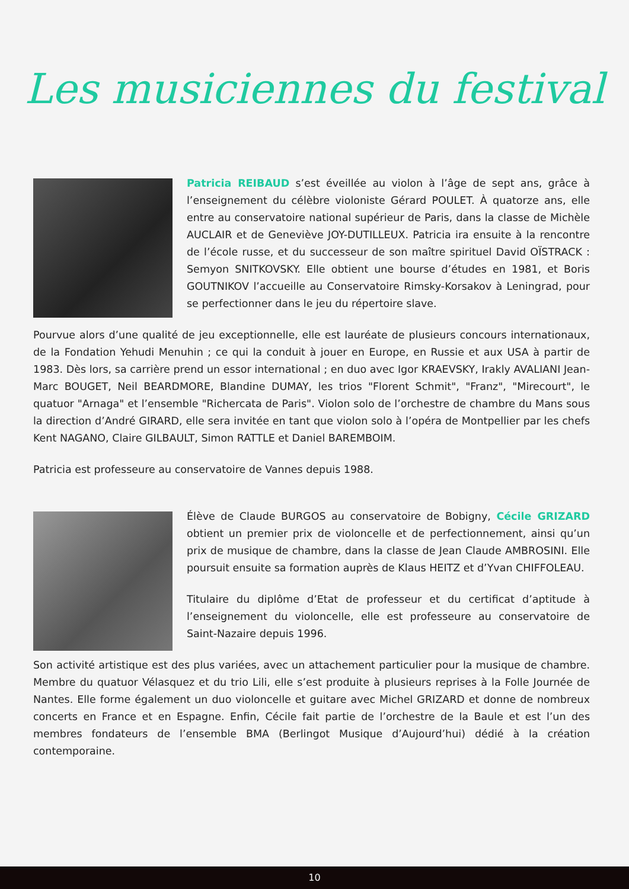Les musiciennes du festival
Patricia REIBAUD s’est éveillée au violon à l’âge de sept ans, grâce à l’enseignement du célèbre violoniste Gérard POULET. À quatorze ans, elle entre au conservatoire national supérieur de Paris, dans la classe de Michèle AUCLAIR et de Geneviève JOY-DUTILLEUX. Patricia ira ensuite à la rencontre de l’école russe, et du successeur de son maître spirituel David OÏSTRACK : Semyon SNITKOVSKY. Elle obtient une bourse d’études en 1981, et Boris GOUTNIKOV l’accueille au Conservatoire Rimsky-Korsakov à Leningrad, pour se perfectionner dans le jeu du répertoire slave.
Pourvue alors d’une qualité de jeu exceptionnelle, elle est lauréate de plusieurs concours internationaux, de la Fondation Yehudi Menuhin ; ce qui la conduit à jouer en Europe, en Russie et aux USA à partir de 1983. Dès lors, sa carrière prend un essor international ; en duo avec Igor KRAEVSKY, Irakly AVALIANI Jean-Marc BOUGET, Neil BEARDMORE, Blandine DUMAY, les trios "Florent Schmit", "Franz", "Mirecourt", le quatuor "Arnaga" et l’ensemble "Richercata de Paris". Violon solo de l’orchestre de chambre du Mans sous la direction d’André GIRARD, elle sera invitée en tant que violon solo à l’opéra de Montpellier par les chefs Kent NAGANO, Claire GILBAULT, Simon RATTLE et Daniel BAREMBOIM.
Patricia est professeure au conservatoire de Vannes depuis 1988.
Élève de Claude BURGOS au conservatoire de Bobigny, Cécile GRIZARD obtient un premier prix de violoncelle et de perfectionnement, ainsi qu’un prix de musique de chambre, dans la classe de Jean Claude AMBROSINI. Elle poursuit ensuite sa formation auprès de Klaus HEITZ et d’Yvan CHIFFOLEAU.
Titulaire du diplôme d’Etat de professeur et du certificat d’aptitude à l’enseignement du violoncelle, elle est professeure au conservatoire de Saint-Nazaire depuis 1996.
Son activité artistique est des plus variées, avec un attachement particulier pour la musique de chambre. Membre du quatuor Vélasquez et du trio Lili, elle s’est produite à plusieurs reprises à la Folle Journée de Nantes. Elle forme également un duo violoncelle et guitare avec Michel GRIZARD et donne de nombreux concerts en France et en Espagne. Enfin, Cécile fait partie de l’orchestre de la Baule et est l’un des membres fondateurs de l’ensemble BMA (Berlingot Musique d’Aujourd’hui) dédié à la création contemporaine.
10